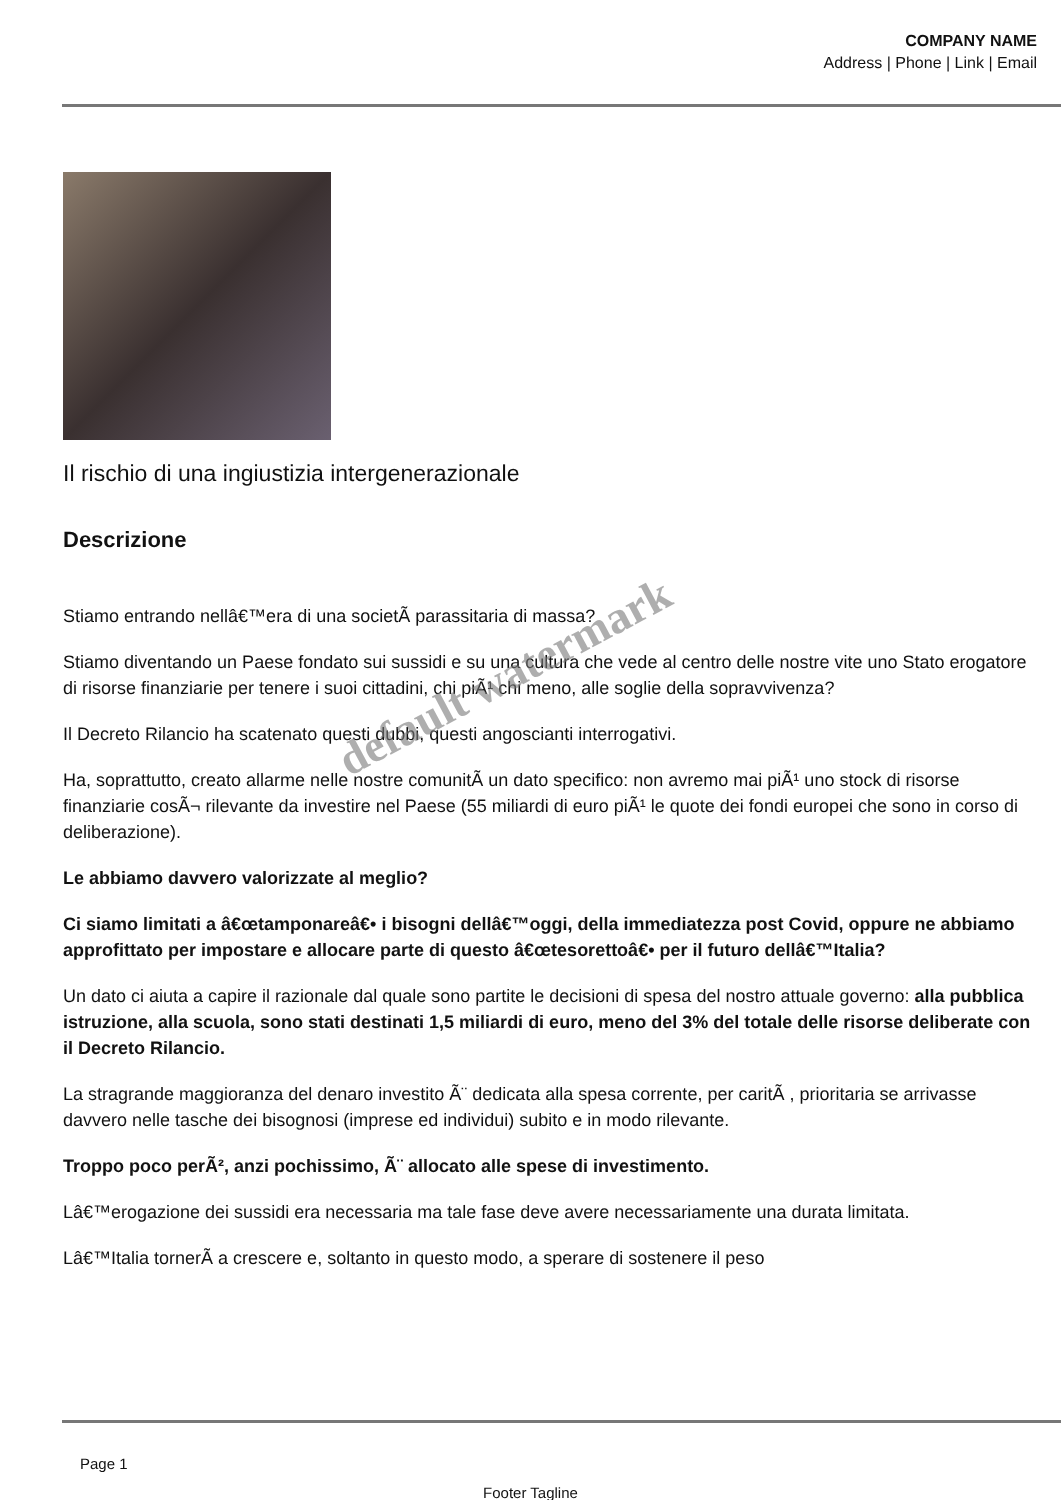COMPANY NAME
Address | Phone | Link | Email
Il rischio di una ingiustizia intergenerazionale
Descrizione
Stiamo entrando nellâ€™era di una societÃ parassitaria di massa?
Stiamo diventando un Paese fondato sui sussidi e su una cultura che vede al centro delle nostre vite uno Stato erogatore di risorse finanziarie per tenere i suoi cittadini, chi piÃ¹ chi meno, alle soglie della sopravvivenza?
Il Decreto Rilancio ha scatenato questi dubbi, questi angoscianti interrogativi.
Ha, soprattutto, creato allarme nelle nostre comunitÃ un dato specifico: non avremo mai piÃ¹ uno stock di risorse finanziarie cosÃ¬ rilevante da investire nel Paese (55 miliardi di euro piÃ¹ le quote dei fondi europei che sono in corso di deliberazione).
Le abbiamo davvero valorizzate al meglio?
Ci siamo limitati a â€œtamponareâ€• i bisogni dellâ€™oggi, della immediatezza post Covid, oppure ne abbiamo approfittato per impostare e allocare parte di questo â€œtesorettoâ€• per il futuro dellâ€™Italia?
Un dato ci aiuta a capire il razionale dal quale sono partite le decisioni di spesa del nostro attuale governo: alla pubblica istruzione, alla scuola, sono stati destinati 1,5 miliardi di euro, meno del 3% del totale delle risorse deliberate con il Decreto Rilancio.
La stragrande maggioranza del denaro investito Ã¨ dedicata alla spesa corrente, per caritÃ , prioritaria se arrivasse davvero nelle tasche dei bisognosi (imprese ed individui) subito e in modo rilevante.
Troppo poco perÃ², anzi pochissimo, Ã¨ allocato alle spese di investimento.
Lâ€™erogazione dei sussidi era necessaria ma tale fase deve avere necessariamente una durata limitata.
Lâ€™Italia tornerÃ a crescere e, soltanto in questo modo, a sperare di sostenere il peso
default watermark
Page 1
Footer Tagline